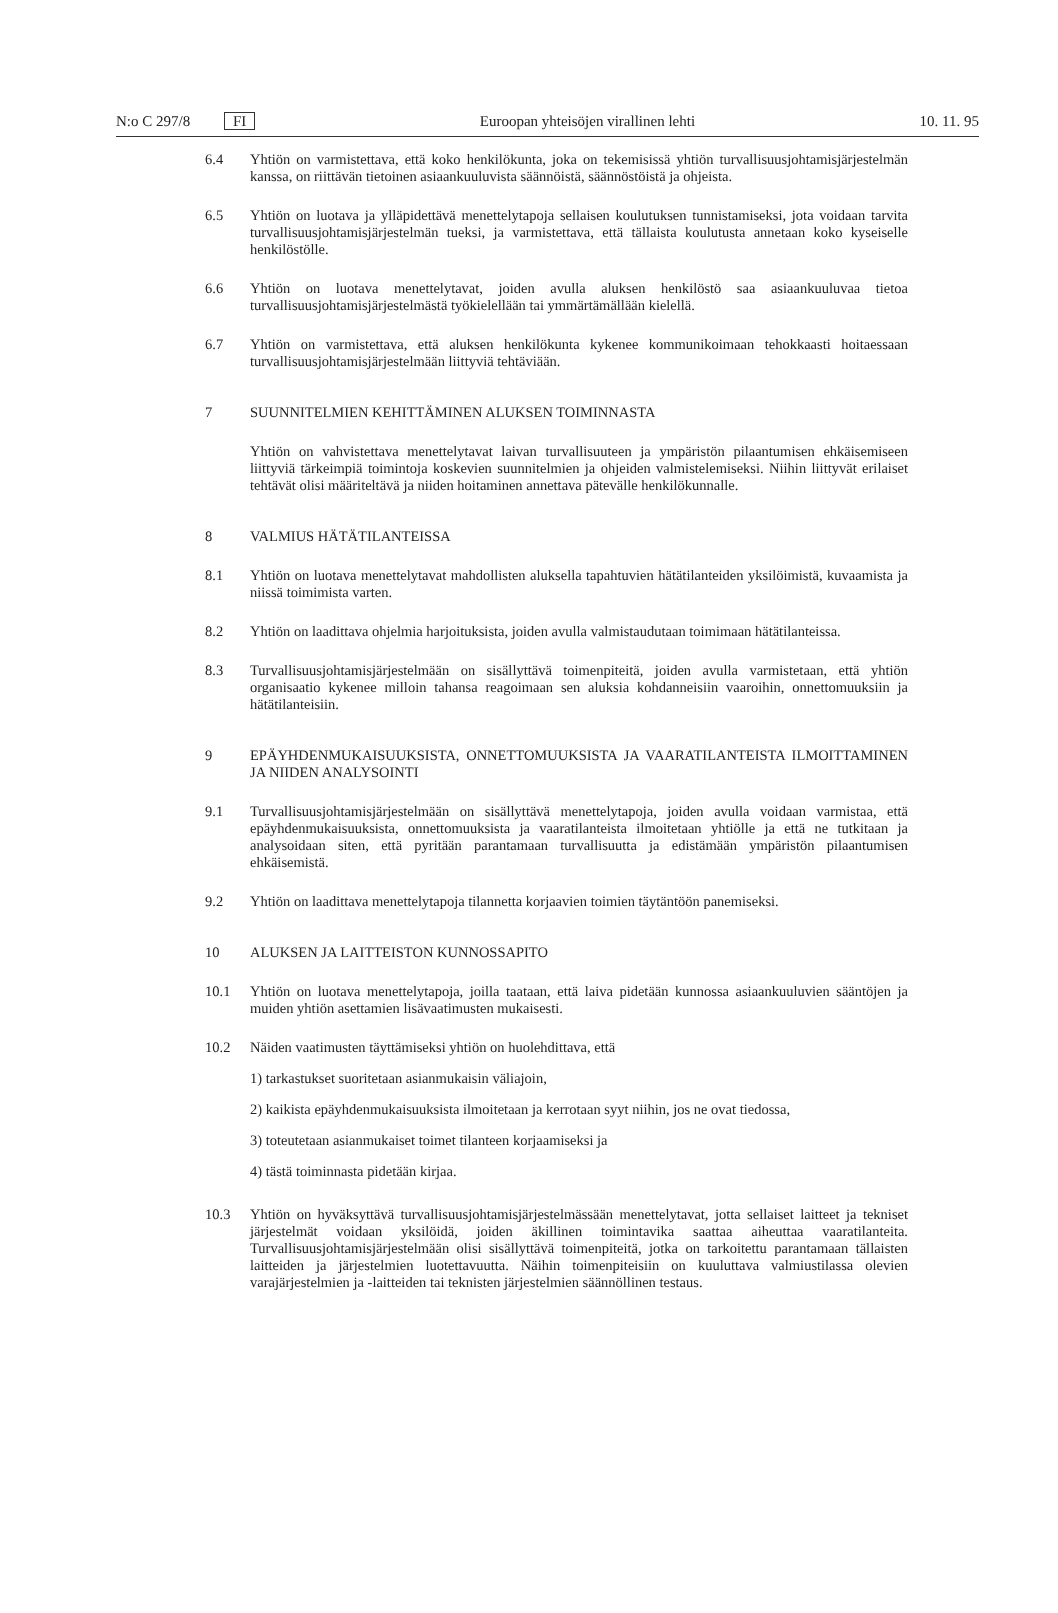N:o C 297/8 FI Euroopan yhteisöjen virallinen lehti 10. 11. 95
6.4 Yhtiön on varmistettava, että koko henkilökunta, joka on tekemisissä yhtiön turvallisuusjohtamisjärjestelmän kanssa, on riittävän tietoinen asiaankuuluvista säännöistä, säännöstöistä ja ohjeista.
6.5 Yhtiön on luotava ja ylläpidettävä menettelytapoja sellaisen koulutuksen tunnistamiseksi, jota voidaan tarvita turvallisuusjohtamisjärjestelmän tueksi, ja varmistettava, että tällaista koulutusta annetaan koko kyseiselle henkilöstölle.
6.6 Yhtiön on luotava menettelytavat, joiden avulla aluksen henkilöstö saa asiaankuuluvaa tietoa turvallisuusjohtamisjärjestelmästä työkielellään tai ymmärtämällään kielellä.
6.7 Yhtiön on varmistettava, että aluksen henkilökunta kykenee kommunikoimaan tehokkaasti hoitaessaan turvallisuusjohtamisjärjestelmään liittyviä tehtäviään.
7 SUUNNITELMIEN KEHITTÄMINEN ALUKSEN TOIMINNASTA
Yhtiön on vahvistettava menettelytavat laivan turvallisuuteen ja ympäristön pilaantumisen ehkäisemiseen liittyviä tärkeimpiä toimintoja koskevien suunnitelmien ja ohjeiden valmistelemiseksi. Niihin liittyvät erilaiset tehtävät olisi määriteltävä ja niiden hoitaminen annettava pätevälle henkilökunnalle.
8 VALMIUS HÄTÄTILANTEISSA
8.1 Yhtiön on luotava menettelytavat mahdollisten aluksella tapahtuvien hätätilanteiden yksilöimistä, kuvaamista ja niissä toimimista varten.
8.2 Yhtiön on laadittava ohjelmia harjoituksista, joiden avulla valmistaudutaan toimimaan hätätilanteissa.
8.3 Turvallisuusjohtamisjärjestelmään on sisällyttävä toimenpiteitä, joiden avulla varmistetaan, että yhtiön organisaatio kykenee milloin tahansa reagoimaan sen aluksia kohdanneisiin vaaroihin, onnettomuuksiin ja hätätilanteisiin.
9 EPÄYHDENMUKAISUUKSISTA, ONNETTOMUUKSISTA JA VAARATILANTEISTA ILMOITTAMINEN JA NIIDEN ANALYSOINTI
9.1 Turvallisuusjohtamisjärjestelmään on sisällyttävä menettelytapoja, joiden avulla voidaan varmistaa, että epäyhdenmukaisuuksista, onnettomuuksista ja vaaratilanteista ilmoitetaan yhtiölle ja että ne tutkitaan ja analysoidaan siten, että pyritään parantamaan turvallisuutta ja edistämään ympäristön pilaantumisen ehkäisemistä.
9.2 Yhtiön on laadittava menettelytapoja tilannetta korjaavien toimien täytäntöön panemiseksi.
10 ALUKSEN JA LAITTEISTON KUNNOSSAPITO
10.1 Yhtiön on luotava menettelytapoja, joilla taataan, että laiva pidetään kunnossa asiaankuuluvien sääntöjen ja muiden yhtiön asettamien lisävaatimusten mukaisesti.
10.2 Näiden vaatimusten täyttämiseksi yhtiön on huolehdittava, että
1) tarkastukset suoritetaan asianmukaisin väliajoin,
2) kaikista epäyhdenmukaisuuksista ilmoitetaan ja kerrotaan syyt niihin, jos ne ovat tiedossa,
3) toteutetaan asianmukaiset toimet tilanteen korjaamiseksi ja
4) tästä toiminnasta pidetään kirjaa.
10.3 Yhtiön on hyväksyttävä turvallisuusjohtamisjärjestelmässään menettelytavat, jotta sellaiset laitteet ja tekniset järjestelmät voidaan yksilöidä, joiden äkillinen toimintavika saattaa aiheuttaa vaaratilanteita. Turvallisuusjohtamisjärjestelmään olisi sisällyttävä toimenpiteitä, jotka on tarkoitettu parantamaan tällaisten laitteiden ja järjestelmien luotettavuutta. Näihin toimenpiteisiin on kuuluttava valmiustilassa olevien varajärjestelmien ja -laitteiden tai teknisten järjestelmien säännöllinen testaus.